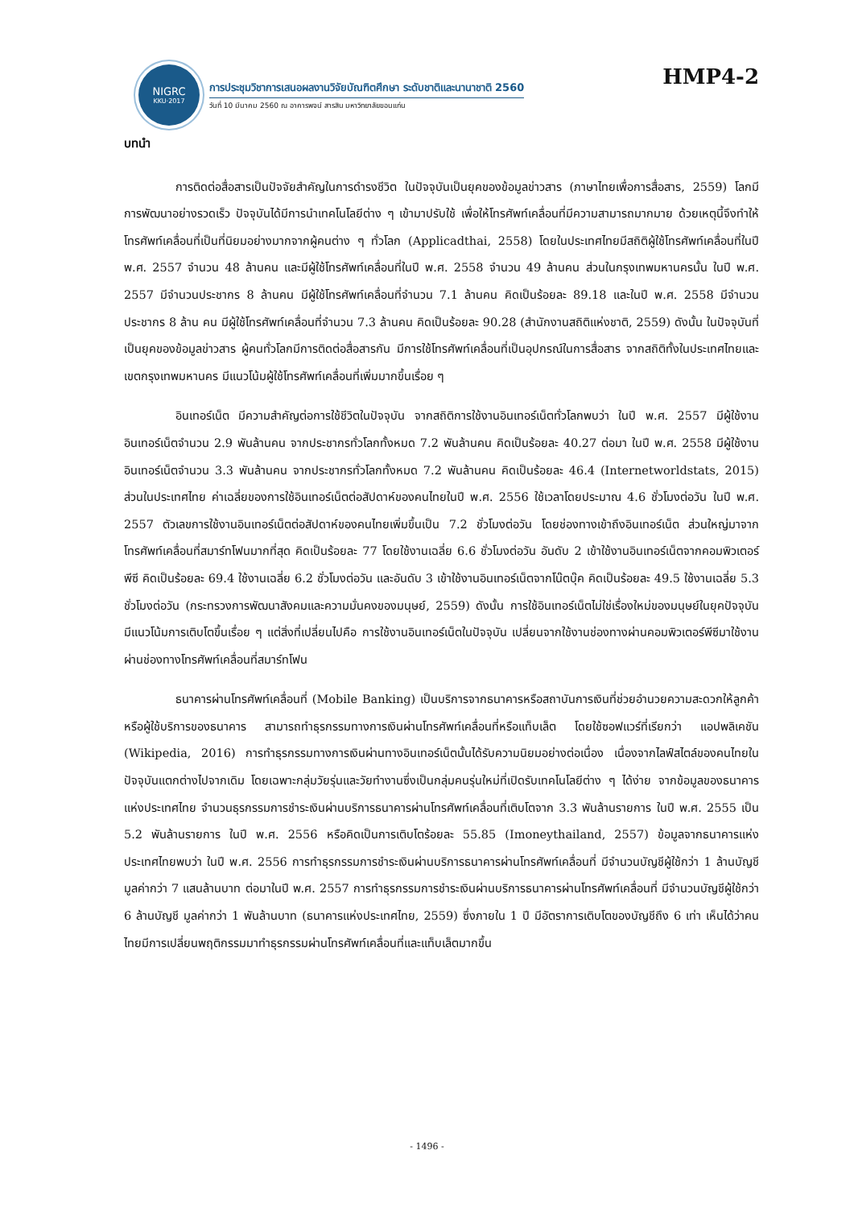NIGRC
KKU·2017
การประชุมวิชาการเสนอผลงานวิจัยบัณฑิตศึกษา ระดับชาติและนานาชาติ 2560
วันที่ 10 มีนาคม 2560 ณ อาคารพจน์ สารสิน มหาวิทยาลัยขอนแก่น
HMP4-2
บทนำ
การติดต่อสื่อสารเป็นปัจจัยสำคัญในการดำรงชีวิต ในปัจจุบันเป็นยุคของข้อมูลข่าวสาร (ภาษาไทยเพื่อการสื่อสาร, 2559) โลกมีการพัฒนาอย่างรวดเร็ว ปัจจุบันได้มีการนำเทคโนโลยีต่าง ๆ เข้ามาปรับใช้ เพื่อให้โทรศัพท์เคลื่อนที่มีความสามารถมากมาย ด้วยเหตุนี้จึงทำให้โทรศัพท์เคลื่อนที่เป็นที่นิยมอย่างมากจากผู้คนต่าง ๆ ทั่วโลก (Applicadthai, 2558) โดยในประเทศไทยมีสถิติผู้ใช้โทรศัพท์เคลื่อนที่ในปี พ.ศ. 2557 จำนวน 48 ล้านคน และมีผู้ใช้โทรศัพท์เคลื่อนที่ในปี พ.ศ. 2558 จำนวน 49 ล้านคน ส่วนในกรุงเทพมหานครนั้น ในปี พ.ศ. 2557 มีจำนวนประชากร 8 ล้านคน มีผู้ใช้โทรศัพท์เคลื่อนที่จำนวน 7.1 ล้านคน คิดเป็นร้อยละ 89.18 และในปี พ.ศ. 2558 มีจำนวนประชากร 8 ล้าน คน มีผู้ใช้โทรศัพท์เคลื่อนที่จำนวน 7.3 ล้านคน คิดเป็นร้อยละ 90.28 (สำนักงานสถิติแห่งชาติ, 2559) ดังนั้น ในปัจจุบันที่เป็นยุคของข้อมูลข่าวสาร ผู้คนทั่วโลกมีการติดต่อสื่อสารกัน มีการใช้โทรศัพท์เคลื่อนที่เป็นอุปกรณ์ในการสื่อสาร จากสถิติทั้งในประเทศไทยและเขตกรุงเทพมหานคร มีแนวโน้มผู้ใช้โทรศัพท์เคลื่อนที่เพิ่มมากขึ้นเรื่อย ๆ
อินเทอร์เน็ต มีความสำคัญต่อการใช้ชีวิตในปัจจุบัน จากสถิติการใช้งานอินเทอร์เน็ตทั่วโลกพบว่า ในปี พ.ศ. 2557 มีผู้ใช้งานอินเทอร์เน็ตจำนวน 2.9 พันล้านคน จากประชากรทั่วโลกทั้งหมด 7.2 พันล้านคน คิดเป็นร้อยละ 40.27 ต่อมา ในปี พ.ศ. 2558 มีผู้ใช้งานอินเทอร์เน็ตจำนวน 3.3 พันล้านคน จากประชากรทั่วโลกทั้งหมด 7.2 พันล้านคน คิดเป็นร้อยละ 46.4 (Internetworldstats, 2015) ส่วนในประเทศไทย ค่าเฉลี่ยของการใช้อินเทอร์เน็ตต่อสัปดาห์ของคนไทยในปี พ.ศ. 2556 ใช้เวลาโดยประมาณ 4.6 ชั่วโมงต่อวัน ในปี พ.ศ. 2557 ตัวเลขการใช้งานอินเทอร์เน็ตต่อสัปดาห์ของคนไทยเพิ่มขึ้นเป็น 7.2 ชั่วโมงต่อวัน โดยช่องทางเข้าถึงอินเทอร์เน็ต ส่วนใหญ่มาจากโทรศัพท์เคลื่อนที่สมาร์ทโฟนมากที่สุด คิดเป็นร้อยละ 77 โดยใช้งานเฉลี่ย 6.6 ชั่วโมงต่อวัน อันดับ 2 เข้าใช้งานอินเทอร์เน็ตจากคอมพิวเตอร์พีซี คิดเป็นร้อยละ 69.4 ใช้งานเฉลี่ย 6.2 ชั่วโมงต่อวัน และอันดับ 3 เข้าใช้งานอินเทอร์เน็ตจากโน๊ตบุ๊ค คิดเป็นร้อยละ 49.5 ใช้งานเฉลี่ย 5.3 ชั่วโมงต่อวัน (กระทรวงการพัฒนาสังคมและความมั่นคงของมนุษย์, 2559) ดังนั้น การใช้อินเทอร์เน็ตไม่ใช่เรื่องใหม่ของมนุษย์ในยุคปัจจุบัน มีแนวโน้มการเติบโตขึ้นเรื่อย ๆ แต่สิ่งที่เปลี่ยนไปคือ การใช้งานอินเทอร์เน็ตในปัจจุบัน เปลี่ยนจากใช้งานช่องทางผ่านคอมพิวเตอร์พีซีมาใช้งานผ่านช่องทางโทรศัพท์เคลื่อนที่สมาร์ทโฟน
ธนาคารผ่านโทรศัพท์เคลื่อนที่ (Mobile Banking) เป็นบริการจากธนาคารหรือสถาบันการเงินที่ช่วยอำนวยความสะดวกให้ลูกค้าหรือผู้ใช้บริการของธนาคาร สามารถทำธุรกรรมทางการเงินผ่านโทรศัพท์เคลื่อนที่หรือแท็บเล็ต โดยใช้ซอฟแวร์ที่เรียกว่า แอปพลิเคชัน (Wikipedia, 2016) การทำธุรกรรมทางการเงินผ่านทางอินเทอร์เน็ตนั้นได้รับความนิยมอย่างต่อเนื่อง เนื่องจากไลฟ์สไตล์ของคนไทยในปัจจุบันแตกต่างไปจากเดิม โดยเฉพาะกลุ่มวัยรุ่นและวัยทำงานซึ่งเป็นกลุ่มคนรุ่นใหม่ที่เปิดรับเทคโนโลยีต่าง ๆ ได้ง่าย จากข้อมูลของธนาคารแห่งประเทศไทย จำนวนธุรกรรมการชำระเงินผ่านบริการธนาคารผ่านโทรศัพท์เคลื่อนที่เติบโตจาก 3.3 พันล้านรายการ ในปี พ.ศ. 2555 เป็น 5.2 พันล้านรายการ ในปี พ.ศ. 2556 หรือคิดเป็นการเติบโตร้อยละ 55.85 (Imoneythailand, 2557) ข้อมูลจากธนาคารแห่งประเทศไทยพบว่า ในปี พ.ศ. 2556 การทำธุรกรรมการชำระเงินผ่านบริการธนาคารผ่านโทรศัพท์เคลื่อนที่ มีจำนวนบัญชีผู้ใช้กว่า 1 ล้านบัญชี มูลค่ากว่า 7 แสนล้านบาท ต่อมาในปี พ.ศ. 2557 การทำธุรกรรมการชำระเงินผ่านบริการธนาคารผ่านโทรศัพท์เคลื่อนที่ มีจำนวนบัญชีผู้ใช้กว่า 6 ล้านบัญชี มูลค่ากว่า 1 พันล้านบาท (ธนาคารแห่งประเทศไทย, 2559) ซึ่งภายใน 1 ปี มีอัตราการเติบโตของบัญชีถึง 6 เท่า เห็นได้ว่าคนไทยมีการเปลี่ยนพฤติกรรมมาทำธุรกรรมผ่านโทรศัพท์เคลื่อนที่และแท็บเล็ตมากขึ้น
- 1496 -